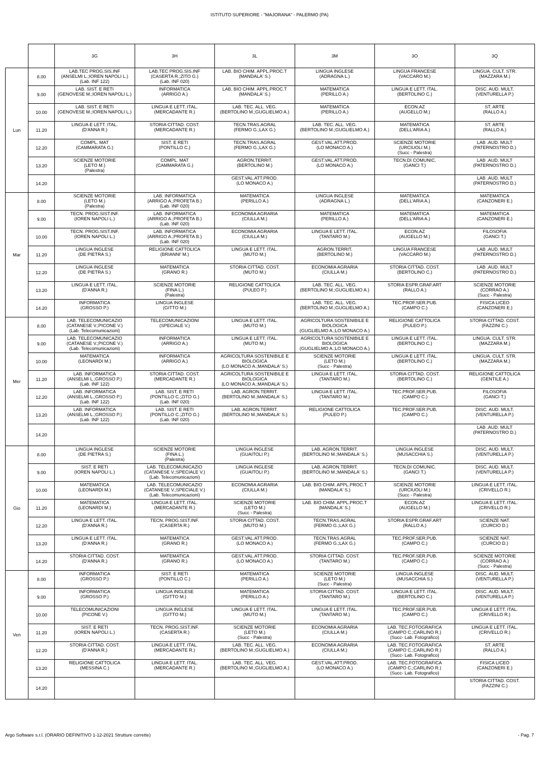ISTITUTO SUPERIORE - "MAJORANA" - PALERMO (PA)
| | | 3G | 3H | 3L | 3M | 3O | 3Q |
| --- | --- | --- | --- | --- | --- | --- | --- |
| Lun | 8.00 | LAB.TEC PROG.SIS.INF (ANSELMI L.;IOREN NAPOLI L.) (Lab. INF 122) | LAB.TEC PROG.SIS.INF (CASERTA R.;ZITO G.) (Lab. INF 020) | LAB. BIO CHIM. APPL.PROC.T (MANDALA' S.) | LINGUA INGLESE (ADRAGNA L.) | LINGUA FRANCESE (VACCARO M.) | LINGUA. CULT. STR. (MAZZARA M.) |
| | 9.00 | LAB. SIST. E RETI (GENOVESE M.;IOREN NAPOLI L.) | INFORMATICA (ARRIGO A.) | LAB. BIO CHIM. APPL.PROC.T (MANDALA' S.) | MATEMATICA (PERILLO A.) | LINGUA E LETT. ITAL. (BERTOLINO C.) | DISC. AUD. MULT. (VENTURELLA P.) |
| | 10.00 | LAB. SIST. E RETI (GENOVESE M.;IOREN NAPOLI L.) | LINGUA E LETT. ITAL. (MERCADANTE R.) | LAB. TEC. ALL. VEG. (BERTOLINO M.;GUGLIELMO A.) | MATEMATICA (PERILLO A.) | ECON.AZ (AUGELLO M.) | ST. ARTE (RALLO A.) |
| | 11.20 | LINGUA E LETT. ITAL. (D'ANNA R.) | STORIA CITTAD. COST. (MERCADANTE R.) | TECN.TRAS.AGRAL (FERMO G.;LAX G.) | LAB. TEC. ALL. VEG. (BERTOLINO M.;GUGLIELMO A.) | MATEMATICA (DELL'ARIA A.) | ST. ARTE (RALLO A.) |
| | 12.20 | COMPL. MAT (CAMMARATA G.) | SIST. E RETI (PONTILLO C.) | TECN.TRAS.AGRAL (FERMO G.;LAX G.) | GEST.VAL.ATT.PROD. (LO MONACO A.) | SCIENZE MOTORIE (URCIUOLI M.) (Succ - Palestra) | LAB .AUD. MULT (PATERNOSTRO D.) |
| | 13.20 | SCIENZE MOTORIE (LETO M.) (Palestra) | COMPL. MAT (CAMMARATA G.) | AGRON.TERRIT. (BERTOLINO M.) | GEST.VAL.ATT.PROD. (LO MONACO A.) | TECN.DI COMUNIC. (GANCI T.) | LAB .AUD. MULT (PATERNOSTRO D.) |
| | 14.20 | | | GEST.VAL.ATT.PROD. (LO MONACO A.) | | | LAB .AUD. MULT (PATERNOSTRO D.) |
| Mar | 8.00 | SCIENZE MOTORIE (LETO M.) (Palestra) | LAB. INFORMATICA (ARRIGO A.;PROFETA B.) (Lab. INF 020) | MATEMATICA (PERILLO A.) | LINGUA INGLESE (ADRAGNA L.) | MATEMATICA (DELL'ARIA A.) | MATEMATICA (CANZONERI E.) |
| | 9.00 | TECN. PROG.SIST.INF. (IOREN NAPOLI L.) | LAB. INFORMATICA (ARRIGO A.;PROFETA B.) (Lab. INF 020) | ECONOMIA AGRARIA (CIULLA M.) | MATEMATICA (PERILLO A.) | MATEMATICA (DELL'ARIA A.) | MATEMATICA (CANZONERI E.) |
| | 10.00 | TECN. PROG.SIST.INF. (IOREN NAPOLI L.) | LAB. INFORMATICA (ARRIGO A.;PROFETA B.) (Lab. INF 020) | ECONOMIA AGRARIA (CIULLA M.) | LINGUA E LETT. ITAL. (TANTARO M.) | ECON.AZ (AUGELLO M.) | FILOSOFIA (GANCI T.) |
| | 11.20 | LINGUA INGLESE (DE PIETRA S.) | RELIGIONE CATTOLICA (BRIANNI' M.) | LINGUA E LETT. ITAL. (MUTO M.) | AGRON.TERRIT. (BERTOLINO M.) | LINGUA FRANCESE (VACCARO M.) | LAB .AUD. MULT (PATERNOSTRO D.) |
| | 12.20 | LINGUA INGLESE (DE PIETRA S.) | MATEMATICA (GRANO R.) | STORIA CITTAD. COST. (MUTO M.) | ECONOMIA AGRARIA (CIULLA M.) | STORIA CITTAD. COST. (BERTOLINO C.) | LAB .AUD. MULT (PATERNOSTRO D.) |
| | 13.20 | LINGUA E LETT. ITAL. (D'ANNA R.) | SCIENZE MOTORIE (FINA L.) (Palestra) | RELIGIONE CATTOLICA (PULEO P.) | LAB. TEC. ALL. VEG. (BERTOLINO M.;GUGLIELMO A.) | STORIA ESPR.GRAF.ART (RALLO A.) | SCIENZE MOTORIE (CORRAO A.) (Succ - Palestra) |
| | 14.20 | INFORMATICA (GROSSO P.) | LINGUA INGLESE (GITTO M.) | | LAB. TEC. ALL. VEG. (BERTOLINO M.;GUGLIELMO A.) | TEC.PROF.SER.PUB. (CAMPO C.) | FISICA LICEO (CANZONERI E.) |
| Mer | 8.00 | LAB. TELECOMUNICAZIO (CATANESE V.;PICONE V.) (Lab. Telecomunicazioni) | TELECOMUNICAZIONI (SPECIALE V.) | LINGUA E LETT. ITAL. (MUTO M.) | AGRICOLTURA SOSTENIBILE E BIOLOGICA (GUGLIELMO A.;LO MONACO A.) | RELIGIONE CATTOLICA (PULEO P.) | STORIA CITTAD. COST. (FAZZINI C.) |
| | 9.00 | LAB. TELECOMUNICAZIO (CATANESE V.;PICONE V.) (Lab. Telecomunicazioni) | INFORMATICA (ARRIGO A.) | LINGUA E LETT. ITAL. (MUTO M.) | AGRICOLTURA SOSTENIBILE E BIOLOGICA (GUGLIELMO A.;LO MONACO A.) | LINGUA E LETT. ITAL. (BERTOLINO C.) | LINGUA. CULT. STR. (MAZZARA M.) |
| | 10.00 | MATEMATICA (LEONARDI M.) | INFORMATICA (ARRIGO A.) | AGRICOLTURA SOSTENIBILE E BIOLOGICA (LO MONACO A.;MANDALA' S.) | SCIENZE MOTORIE (LETO M.) (Succ - Palestra) | LINGUA E LETT. ITAL. (BERTOLINO C.) | LINGUA. CULT. STR. (MAZZARA M.) |
| | 11.20 | LAB. INFORMATICA (ANSELMI L.;GROSSO P.) (Lab. INF 122) | STORIA CITTAD. COST. (MERCADANTE R.) | AGRICOLTURA SOSTENIBILE E BIOLOGICA (LO MONACO A.;MANDALA' S.) | LINGUA E LETT. ITAL. (TANTARO M.) | STORIA CITTAD. COST. (BERTOLINO C.) | RELIGIONE CATTOLICA (GENTILE A.) |
| | 12.20 | LAB. INFORMATICA (ANSELMI L.;GROSSO P.) (Lab. INF 122) | LAB. SIST. E RETI (PONTILLO C.;ZITO G.) (Lab. INF 020) | LAB. AGRON.TERRIT. (BERTOLINO M.;MANDALA' S.) | LINGUA E LETT. ITAL. (TANTARO M.) | TEC.PROF.SER.PUB. (CAMPO C.) | FILOSOFIA (GANCI T.) |
| | 13.20 | LAB. INFORMATICA (ANSELMI L.;GROSSO P.) (Lab. INF 122) | LAB. SIST. E RETI (PONTILLO C.;ZITO G.) (Lab. INF 020) | LAB. AGRON.TERRIT. (BERTOLINO M.;MANDALA' S.) | RELIGIONE CATTOLICA (PULEO P.) | TEC.PROF.SER.PUB. (CAMPO C.) | DISC. AUD. MULT. (VENTURELLA P.) |
| | 14.20 | | | | | | LAB .AUD. MULT (PATERNOSTRO D.) |
| Gio | 8.00 | LINGUA INGLESE (DE PIETRA S.) | SCIENZE MOTORIE (FINA L.) (Palestra) | LINGUA INGLESE (GUAITOLI P.) | LAB. AGRON.TERRIT. (BERTOLINO M.;MANDALA' S.) | LINGUA INGLESE (MUSACCHIA S.) | DISC. AUD. MULT. (VENTURELLA P.) |
| | 9.00 | SIST. E RETI (IOREN NAPOLI L.) | LAB. TELECOMUNICAZIO (CATANESE V.;SPECIALE V.) (Lab. Telecomunicazioni) | LINGUA INGLESE (GUAITOLI P.) | LAB. AGRON.TERRIT. (BERTOLINO M.;MANDALA' S.) | TECN.DI COMUNIC. (GANCI T.) | DISC. AUD. MULT. (VENTURELLA P.) |
| | 10.00 | MATEMATICA (LEONARDI M.) | LAB. TELECOMUNICAZIO (CATANESE V.;SPECIALE V.) (Lab. Telecomunicazioni) | ECONOMIA AGRARIA (CIULLA M.) | LAB. BIO CHIM. APPL.PROC.T (MANDALA' S.) | SCIENZE MOTORIE (URCIUOLI M.) (Succ - Palestra) | LINGUA E LETT. ITAL. (CRIVELLO R.) |
| | 11.20 | MATEMATICA (LEONARDI M.) | LINGUA E LETT. ITAL. (MERCADANTE R.) | SCIENZE MOTORIE (LETO M.) (Succ - Palestra) | LAB. BIO CHIM. APPL.PROC.T (MANDALA' S.) | ECON.AZ (AUGELLO M.) | LINGUA E LETT. ITAL. (CRIVELLO R.) |
| | 12.20 | LINGUA E LETT. ITAL. (D'ANNA R.) | TECN. PROG.SIST.INF. (CASERTA R.) | STORIA CITTAD. COST. (MUTO M.) | TECN.TRAS.AGRAL (FERMO G.;LAX G.) | STORIA ESPR.GRAF.ART (RALLO A.) | SCIENZE NAT. (CURCIO D.) |
| | 13.20 | LINGUA E LETT. ITAL. (D'ANNA R.) | MATEMATICA (GRANO R.) | GEST.VAL.ATT.PROD. (LO MONACO A.) | TECN.TRAS.AGRAL (FERMO G.;LAX G.) | TEC.PROF.SER.PUB. (CAMPO C.) | SCIENZE NAT. (CURCIO D.) |
| | 14.20 | STORIA CITTAD. COST. (D'ANNA R.) | MATEMATICA (GRANO R.) | GEST.VAL.ATT.PROD. (LO MONACO A.) | STORIA CITTAD. COST. (TANTARO M.) | TEC.PROF.SER.PUB. (CAMPO C.) | SCIENZE MOTORIE (CORRAO A.) (Succ - Palestra) |
| Ven | 8.00 | INFORMATICA (GROSSO P.) | SIST. E RETI (PONTILLO C.) | MATEMATICA (PERILLO A.) | SCIENZE MOTORIE (LETO M.) (Succ - Palestra) | LINGUA INGLESE (MUSACCHIA S.) | DISC. AUD. MULT. (VENTURELLA P.) |
| | 9.00 | INFORMATICA (GROSSO P.) | LINGUA INGLESE (GITTO M.) | MATEMATICA (PERILLO A.) | STORIA CITTAD. COST. (TANTARO M.) | LINGUA E LETT. ITAL. (BERTOLINO C.) | DISC. AUD. MULT. (VENTURELLA P.) |
| | 10.00 | TELECOMUNICAZIONI (PICONE V.) | LINGUA INGLESE (GITTO M.) | LINGUA E LETT. ITAL. (MUTO M.) | LINGUA E LETT. ITAL. (TANTARO M.) | TEC.PROF.SER.PUB. (CAMPO C.) | LINGUA E LETT. ITAL. (CRIVELLO R.) |
| | 11.20 | SIST. E RETI (IOREN NAPOLI L.) | TECN. PROG.SIST.INF. (CASERTA R.) | SCIENZE MOTORIE (LETO M.) (Succ - Palestra) | ECONOMIA AGRARIA (CIULLA M.) | LAB. TEC.FOTOGRAFICA (CAMPO C.;CARLINO R.) (Succ- Lab. Fotografico) | LINGUA E LETT. ITAL. (CRIVELLO R.) |
| | 12.20 | STORIA CITTAD. COST. (D'ANNA R.) | LINGUA E LETT. ITAL. (MERCADANTE R.) | LAB. TEC. ALL. VEG. (BERTOLINO M.;GUGLIELMO A.) | ECONOMIA AGRARIA (CIULLA M.) | LAB. TEC.FOTOGRAFICA (CAMPO C.;CARLINO R.) (Succ- Lab. Fotografico) | ST. ARTE (RALLO A.) |
| | 13.20 | RELIGIONE CATTOLICA (MESSINA C.) | LINGUA E LETT. ITAL. (MERCADANTE R.) | LAB. TEC. ALL. VEG. (BERTOLINO M.;GUGLIELMO A.) | GEST.VAL.ATT.PROD. (LO MONACO A.) | LAB. TEC.FOTOGRAFICA (CAMPO C.;CARLINO R.) (Succ- Lab. Fotografico) | FISICA LICEO (CANZONERI E.) |
| | 14.20 | | | | | | STORIA CITTAD. COST. (FAZZINI C.) |
Argo Software s.r.l. (ORARIO DEFINITIVO 1-12-2021 Strutture corrette) - Pag. 7